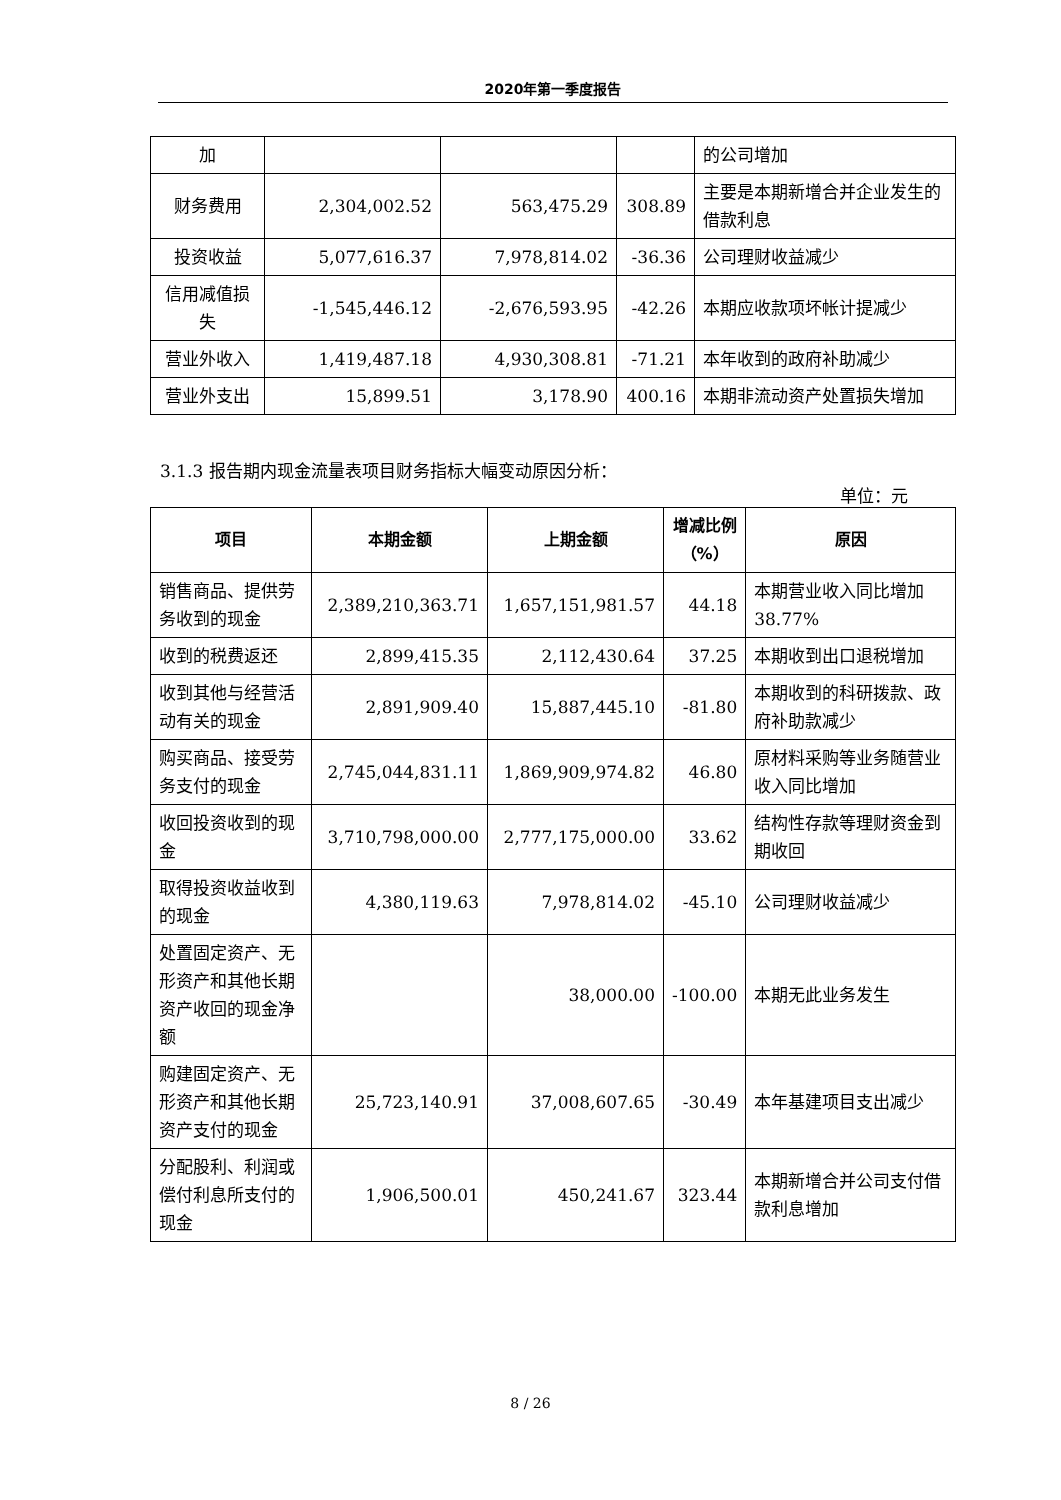2020年第一季度报告
| 加 | | | | 的公司增加 |
| 财务费用 | 2,304,002.52 | 563,475.29 | 308.89 | 主要是本期新增合并企业发生的借款利息 |
| 投资收益 | 5,077,616.37 | 7,978,814.02 | -36.36 | 公司理财收益减少 |
| 信用减值损失 | -1,545,446.12 | -2,676,593.95 | -42.26 | 本期应收款项坏帐计提减少 |
| 营业外收入 | 1,419,487.18 | 4,930,308.81 | -71.21 | 本年收到的政府补助减少 |
| 营业外支出 | 15,899.51 | 3,178.90 | 400.16 | 本期非流动资产处置损失增加 |
3.1.3 报告期内现金流量表项目财务指标大幅变动原因分析：
单位：元
| 项目 | 本期金额 | 上期金额 | 增减比例（%） | 原因 |
| --- | --- | --- | --- | --- |
| 销售商品、提供劳务收到的现金 | 2,389,210,363.71 | 1,657,151,981.57 | 44.18 | 本期营业收入同比增加38.77% |
| 收到的税费返还 | 2,899,415.35 | 2,112,430.64 | 37.25 | 本期收到出口退税增加 |
| 收到其他与经营活动有关的现金 | 2,891,909.40 | 15,887,445.10 | -81.80 | 本期收到的科研拨款、政府补助款减少 |
| 购买商品、接受劳务支付的现金 | 2,745,044,831.11 | 1,869,909,974.82 | 46.80 | 原材料采购等业务随营业收入同比增加 |
| 收回投资收到的现金 | 3,710,798,000.00 | 2,777,175,000.00 | 33.62 | 结构性存款等理财资金到期收回 |
| 取得投资收益收到的现金 | 4,380,119.63 | 7,978,814.02 | -45.10 | 公司理财收益减少 |
| 处置固定资产、无形资产和其他长期资产收回的现金净额 | | 38,000.00 | -100.00 | 本期无此业务发生 |
| 购建固定资产、无形资产和其他长期资产支付的现金 | 25,723,140.91 | 37,008,607.65 | -30.49 | 本年基建项目支出减少 |
| 分配股利、利润或偿付利息所支付的现金 | 1,906,500.01 | 450,241.67 | 323.44 | 本期新增合并公司支付借款利息增加 |
8 / 26